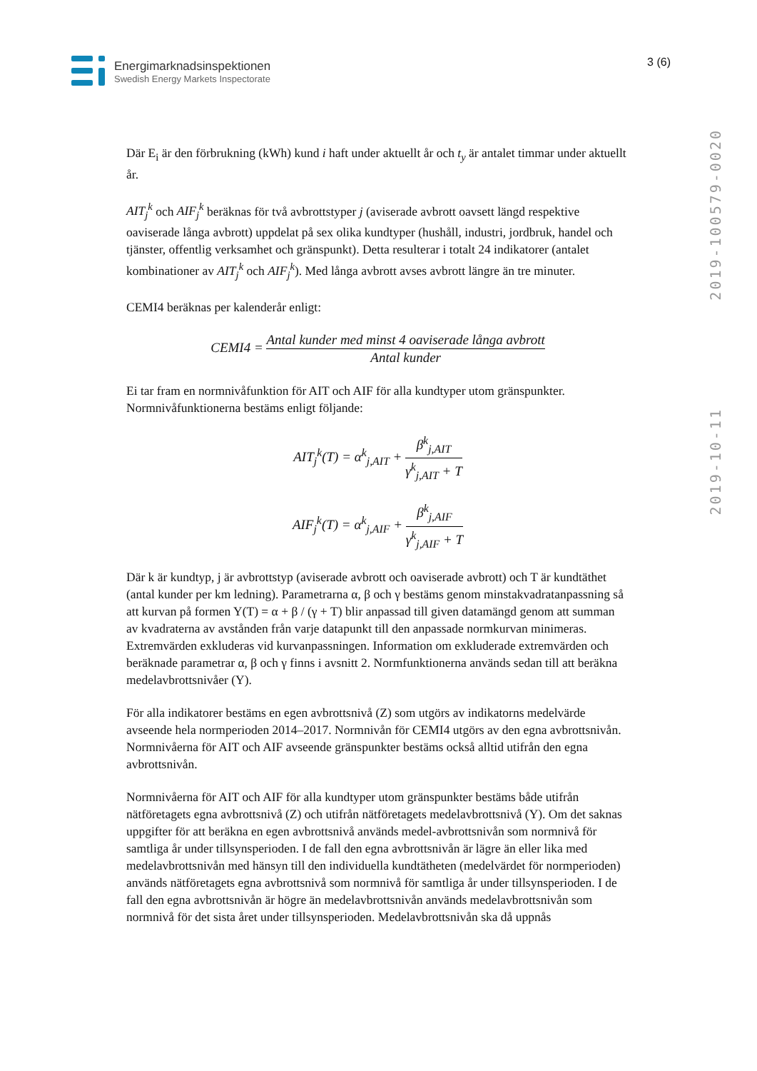Energimarknadsinspektionen
Swedish Energy Markets Inspectorate
3 (6)
2019-10-11 2019-100579-0020
Där E<sub>i</sub> är den förbrukning (kWh) kund i haft under aktuellt år och t<sub>y</sub> är antalet timmar under aktuellt år.
AIT<sub>j</sub><sup>k</sup> och AIF<sub>j</sub><sup>k</sup> beräknas för två avbrottstyper j (aviserade avbrott oavsett längd respektive oaviserade långa avbrott) uppdelat på sex olika kundtyper (hushåll, industri, jordbruk, handel och tjänster, offentlig verksamhet och gränspunkt). Detta resulterar i totalt 24 indikatorer (antalet kombinationer av AIT<sub>j</sub><sup>k</sup> och AIF<sub>j</sub><sup>k</sup>). Med långa avbrott avses avbrott längre än tre minuter.
CEMI4 beräknas per kalenderår enligt:
CEMI4 = Antal kunder med minst 4 oaviserade långa avbrott Antal kunder
Ei tar fram en normnivåfunktion för AIT och AIF för alla kundtyper utom gränspunkter. Normnivåfunktionerna bestäms enligt följande:
AIT<sub>j</sub><sup>k</sup>(T) = α<sup>k</sup><sub>j,AIT</sub> + β<sup>k</sup><sub>j,AIT</sub> γ<sup>k</sup><sub>j,AIT</sub> + T
AIF<sub>j</sub><sup>k</sup>(T) = α<sup>k</sup><sub>j,AIF</sub> + β<sup>k</sup><sub>j,AIF</sub> γ<sup>k</sup><sub>j,AIF</sub> + T
Där k är kundtyp, j är avbrottstyp (aviserade avbrott och oaviserade avbrott) och T är kundtäthet (antal kunder per km ledning). Parametrarna α, β och γ bestäms genom minstakvadratanpassning så att kurvan på formen Y(T) = α + β / (γ + T) blir anpassad till given datamängd genom att summan av kvadraterna av avstånden från varje datapunkt till den anpassade normkurvan minimeras. Extremvärden exkluderas vid kurvanpassningen. Information om exkluderade extremvärden och beräknade parametrar α, β och γ finns i avsnitt 2. Normfunktionerna används sedan till att beräkna medelavbrottsnivåer (Y).
För alla indikatorer bestäms en egen avbrottsnivå (Z) som utgörs av indikatorns medelvärde avseende hela normperioden 2014–2017. Normnivån för CEMI4 utgörs av den egna avbrottsnivån. Normnivåerna för AIT och AIF avseende gränspunkter bestäms också alltid utifrån den egna avbrottsnivån.
Normnivåerna för AIT och AIF för alla kundtyper utom gränspunkter bestäms både utifrån nätföretagets egna avbrottsnivå (Z) och utifrån nätföretagets medelavbrottsnivå (Y). Om det saknas uppgifter för att beräkna en egen avbrottsnivå används medel-avbrottsnivån som normnivå för samtliga år under tillsynsperioden. I de fall den egna avbrottsnivån är lägre än eller lika med medelavbrottsnivån med hänsyn till den individuella kundtätheten (medelvärdet för normperioden) används nätföretagets egna avbrottsnivå som normnivå för samtliga år under tillsynsperioden. I de fall den egna avbrottsnivån är högre än medelavbrottsnivån används medelavbrottsnivån som normnivå för det sista året under tillsynsperioden. Medelavbrottsnivån ska då uppnås